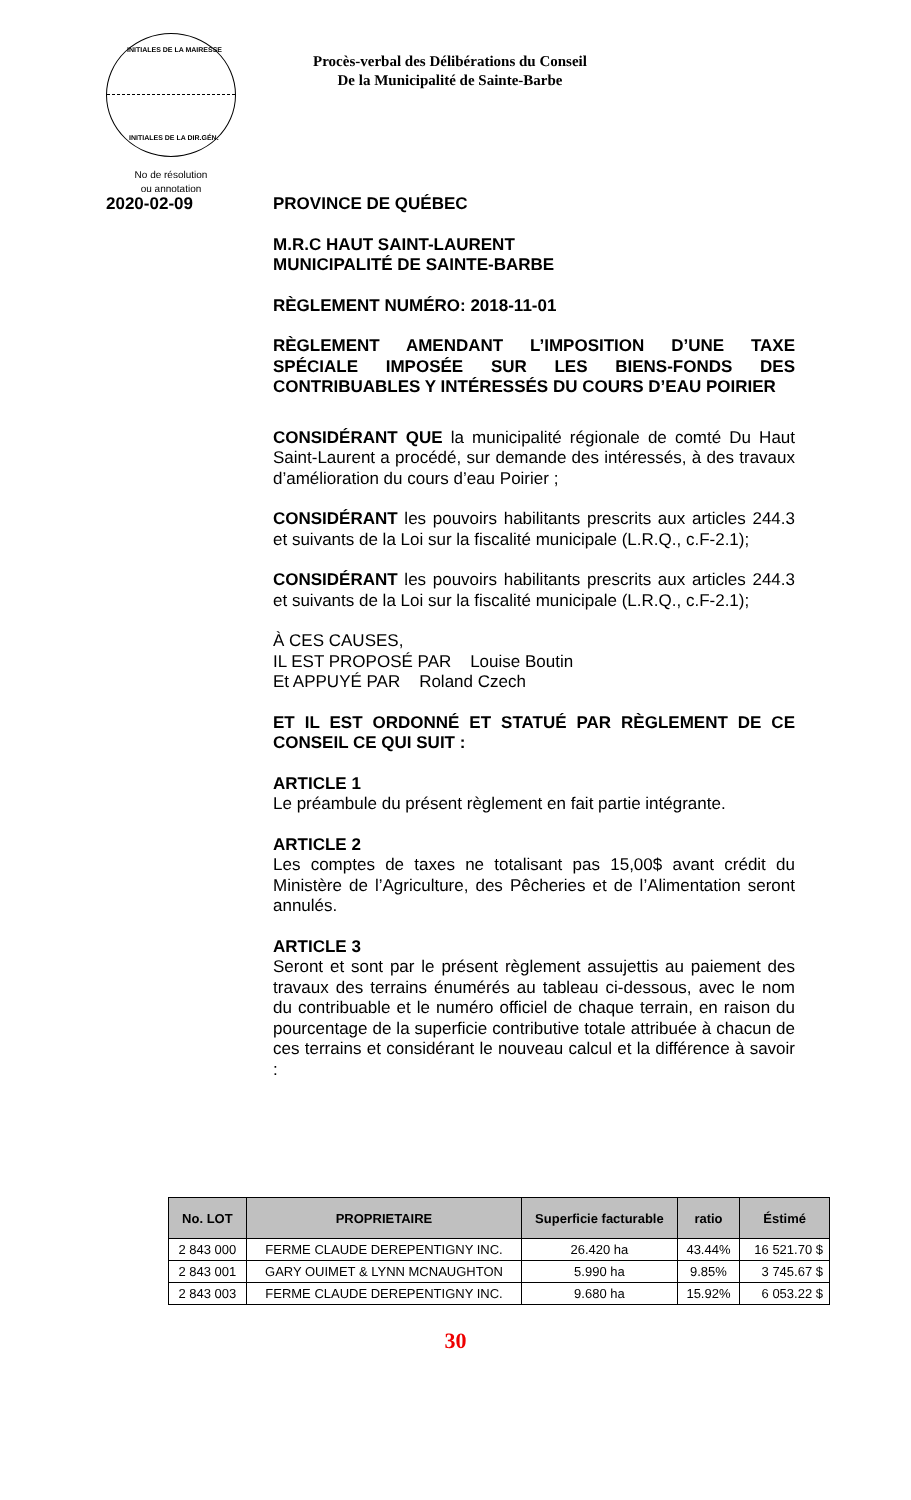INITIALES DE LA MAIRESSE
INITIALES DE LA DIR.GÉN.
Procès-verbal des Délibérations du Conseil
De la Municipalité de Sainte-Barbe
No de résolution
ou annotation
2020-02-09
PROVINCE DE QUÉBEC
M.R.C HAUT SAINT-LAURENT
MUNICIPALITÉ DE SAINTE-BARBE
RÈGLEMENT NUMÉRO: 2018-11-01
RÈGLEMENT AMENDANT L’IMPOSITION D’UNE TAXE SPÉCIALE IMPOSÉE SUR LES BIENS-FONDS DES CONTRIBUABLES Y INTÉRESSÉS DU COURS D’EAU POIRIER
CONSIDÉRANT QUE la municipalité régionale de comté Du Haut Saint-Laurent a procédé, sur demande des intéressés, à des travaux d’amélioration du cours d’eau Poirier ;
CONSIDÉRANT les pouvoirs habilitants prescrits aux articles 244.3 et suivants de la Loi sur la fiscalité municipale (L.R.Q., c.F-2.1);
CONSIDÉRANT les pouvoirs habilitants prescrits aux articles 244.3 et suivants de la Loi sur la fiscalité municipale (L.R.Q., c.F-2.1);
À CES CAUSES,
IL EST PROPOSÉ PAR Louise Boutin
Et APPUYÉ PAR Roland Czech
ET IL EST ORDONNÉ ET STATUÉ PAR RÈGLEMENT DE CE CONSEIL CE QUI SUIT :
ARTICLE 1
Le préambule du présent règlement en fait partie intégrante.
ARTICLE 2
Les comptes de taxes ne totalisant pas 15,00$ avant crédit du Ministère de l’Agriculture, des Pêcheries et de l’Alimentation seront annulés.
ARTICLE 3
Seront et sont par le présent règlement assujettis au paiement des travaux des terrains énumérés au tableau ci-dessous, avec le nom du contribuable et le numéro officiel de chaque terrain, en raison du pourcentage de la superficie contributive totale attribuée à chacun de ces terrains et considérant le nouveau calcul et la différence à savoir :
| No. LOT | PROPRIETAIRE | Superficie facturable | ratio | Éstimé |
| --- | --- | --- | --- | --- |
| 2 843 000 | FERME CLAUDE DEREPENTIGNY INC. | 26.420 ha | 43.44% | 16 521.70 $ |
| 2 843 001 | GARY OUIMET & LYNN MCNAUGHTON | 5.990 ha | 9.85% | 3 745.67 $ |
| 2 843 003 | FERME CLAUDE DEREPENTIGNY INC. | 9.680 ha | 15.92% | 6 053.22 $ |
30